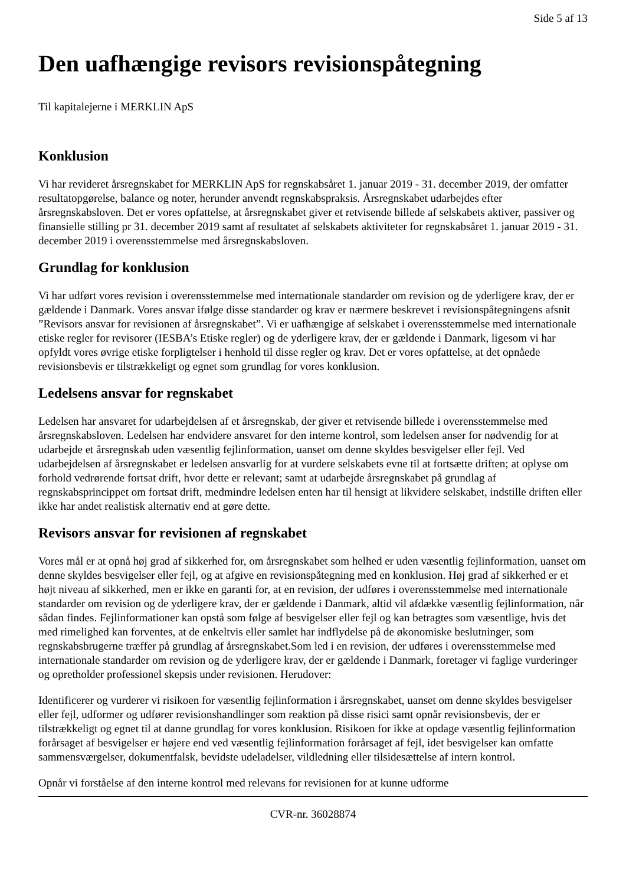Side 5 af 13
Den uafhængige revisors revisionspåtegning
Til kapitalejerne i MERKLIN ApS
Konklusion
Vi har revideret årsregnskabet for MERKLIN ApS for regnskabsåret 1. januar 2019 - 31. december 2019, der omfatter resultatopgørelse, balance og noter, herunder anvendt regnskabspraksis. Årsregnskabet udarbejdes efter årsregnskabsloven. Det er vores opfattelse, at årsregnskabet giver et retvisende billede af selskabets aktiver, passiver og finansielle stilling pr 31. december 2019 samt af resultatet af selskabets aktiviteter for regnskabsåret 1. januar 2019 - 31. december 2019 i overensstemmelse med årsregnskabsloven.
Grundlag for konklusion
Vi har udført vores revision i overensstemmelse med internationale standarder om revision og de yderligere krav, der er gældende i Danmark. Vores ansvar ifølge disse standarder og krav er nærmere beskrevet i revisionspåtegningens afsnit ”Revisors ansvar for revisionen af årsregnskabet”. Vi er uafhængige af selskabet i overensstemmelse med internationale etiske regler for revisorer (IESBA’s Etiske regler) og de yderligere krav, der er gældende i Danmark, ligesom vi har opfyldt vores øvrige etiske forpligtelser i henhold til disse regler og krav. Det er vores opfattelse, at det opnåede revisionsbevis er tilstrækkeligt og egnet som grundlag for vores konklusion.
Ledelsens ansvar for regnskabet
Ledelsen har ansvaret for udarbejdelsen af et årsregnskab, der giver et retvisende billede i overensstemmelse med årsregnskabsloven. Ledelsen har endvidere ansvaret for den interne kontrol, som ledelsen anser for nødvendig for at udarbejde et årsregnskab uden væsentlig fejlinformation, uanset om denne skyldes besvigelser eller fejl. Ved udarbejdelsen af årsregnskabet er ledelsen ansvarlig for at vurdere selskabets evne til at fortsætte driften; at oplyse om forhold vedrørende fortsat drift, hvor dette er relevant; samt at udarbejde årsregnskabet på grundlag af regnskabsprincippet om fortsat drift, medmindre ledelsen enten har til hensigt at likvidere selskabet, indstille driften eller ikke har andet realistisk alternativ end at gøre dette.
Revisors ansvar for revisionen af regnskabet
Vores mål er at opnå høj grad af sikkerhed for, om årsregnskabet som helhed er uden væsentlig fejlinformation, uanset om denne skyldes besvigelser eller fejl, og at afgive en revisionspåtegning med en konklusion. Høj grad af sikkerhed er et højt niveau af sikkerhed, men er ikke en garanti for, at en revision, der udføres i overensstemmelse med internationale standarder om revision og de yderligere krav, der er gældende i Danmark, altid vil afdække væsentlig fejlinformation, når sådan findes. Fejlinformationer kan opstå som følge af besvigelser eller fejl og kan betragtes som væsentlige, hvis det med rimelighed kan forventes, at de enkeltvis eller samlet har indflydelse på de økonomiske beslutninger, som regnskabsbrugerne træffer på grundlag af årsregnskabet.Som led i en revision, der udføres i overensstemmelse med internationale standarder om revision og de yderligere krav, der er gældende i Danmark, foretager vi faglige vurderinger og opretholder professionel skepsis under revisionen. Herudover:
Identificerer og vurderer vi risikoen for væsentlig fejlinformation i årsregnskabet, uanset om denne skyldes besvigelser eller fejl, udformer og udfører revisionshandlinger som reaktion på disse risici samt opnår revisionsbevis, der er tilstrækkeligt og egnet til at danne grundlag for vores konklusion. Risikoen for ikke at opdage væsentlig fejlinformation forårsaget af besvigelser er højere end ved væsentlig fejlinformation forårsaget af fejl, idet besvigelser kan omfatte sammensværgelser, dokumentfalsk, bevidste udeladelser, vildledning eller tilsidesættelse af intern kontrol.
Opnår vi forståelse af den interne kontrol med relevans for revisionen for at kunne udforme
CVR-nr. 36028874